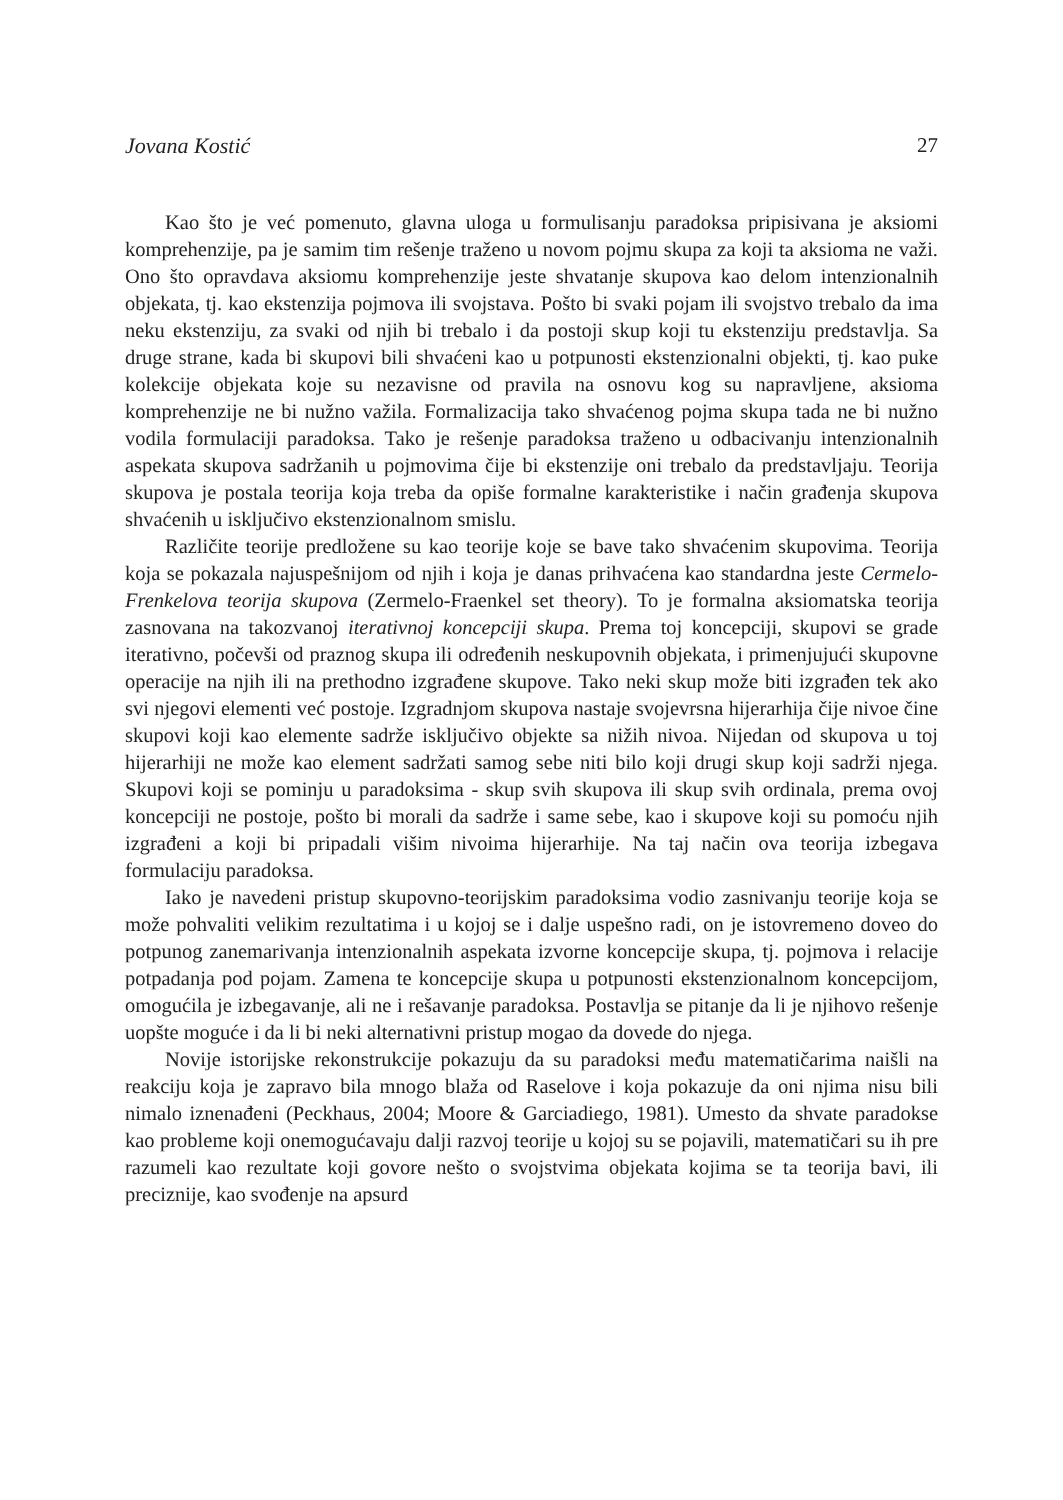Jovana Kostić 27
Kao što je već pomenuto, glavna uloga u formulisanju paradoksa pripisivana je aksiomi komprehenzije, pa je samim tim rešenje traženo u novom pojmu skupa za koji ta aksioma ne važi. Ono što opravdava aksiomu komprehenzije jeste shvatanje skupova kao delom intenzionalnih objekata, tj. kao ekstenzija pojmova ili svojstava. Pošto bi svaki pojam ili svojstvo trebalo da ima neku ekstenziju, za svaki od njih bi trebalo i da postoji skup koji tu ekstenziju predstavlja. Sa druge strane, kada bi skupovi bili shvaćeni kao u potpunosti ekstenzionalni objekti, tj. kao puke kolekcije objekata koje su nezavisne od pravila na osnovu kog su napravljene, aksioma komprehenzije ne bi nužno važila. Formalizacija tako shvaćenog pojma skupa tada ne bi nužno vodila formulaciji paradoksa. Tako je rešenje paradoksa traženo u odbacivanju intenzionalnih aspekata skupova sadržanih u pojmovima čije bi ekstenzije oni trebalo da predstavljaju. Teorija skupova je postala teorija koja treba da opiše formalne karakteristike i način građenja skupova shvaćenih u isključivo ekstenzionalnom smislu.
Različite teorije predložene su kao teorije koje se bave tako shvaćenim skupovima. Teorija koja se pokazala najuspešnijom od njih i koja je danas prihvaćena kao standardna jeste Cermelo-Frenkelova teorija skupova (Zermelo-Fraenkel set theory). To je formalna aksiomatska teorija zasnovana na takozvanoj iterativnoj koncepciji skupa. Prema toj koncepciji, skupovi se grade iterativno, počevši od praznog skupa ili određenih neskupovnih objekata, i primenjujući skupovne operacije na njih ili na prethodno izgrađene skupove. Tako neki skup može biti izgrađen tek ako svi njegovi elementi već postoje. Izgradnjom skupova nastaje svojevrsna hijerarhija čije nivoe čine skupovi koji kao elemente sadrže isključivo objekte sa nižih nivoa. Nijedan od skupova u toj hijerarhiji ne može kao element sadržati samog sebe niti bilo koji drugi skup koji sadrži njega. Skupovi koji se pominju u paradoksima - skup svih skupova ili skup svih ordinala, prema ovoj koncepciji ne postoje, pošto bi morali da sadrže i same sebe, kao i skupove koji su pomoću njih izgrađeni a koji bi pripadali višim nivoima hijerarhije. Na taj način ova teorija izbegava formulaciju paradoksa.
Iako je navedeni pristup skupovno-teorijskim paradoksima vodio zasnivanju teorije koja se može pohvaliti velikim rezultatima i u kojoj se i dalje uspešno radi, on je istovremeno doveo do potpunog zanemarivanja intenzionalnih aspekata izvorne koncepcije skupa, tj. pojmova i relacije potpadanja pod pojam. Zamena te koncepcije skupa u potpunosti ekstenzionalnom koncepcijom, omogućila je izbegavanje, ali ne i rešavanje paradoksa. Postavlja se pitanje da li je njihovo rešenje uopšte moguće i da li bi neki alternativni pristup mogao da dovede do njega.
Novije istorijske rekonstrukcije pokazuju da su paradoksi među matematičarima naišli na reakciju koja je zapravo bila mnogo blaža od Raselove i koja pokazuje da oni njima nisu bili nimalo iznenađeni (Peckhaus, 2004; Moore & Garciadiego, 1981). Umesto da shvate paradokse kao probleme koji onemogućavaju dalji razvoj teorije u kojoj su se pojavili, matematičari su ih pre razumeli kao rezultate koji govore nešto o svojstvima objekata kojima se ta teorija bavi, ili preciznije, kao svođenje na apsurd